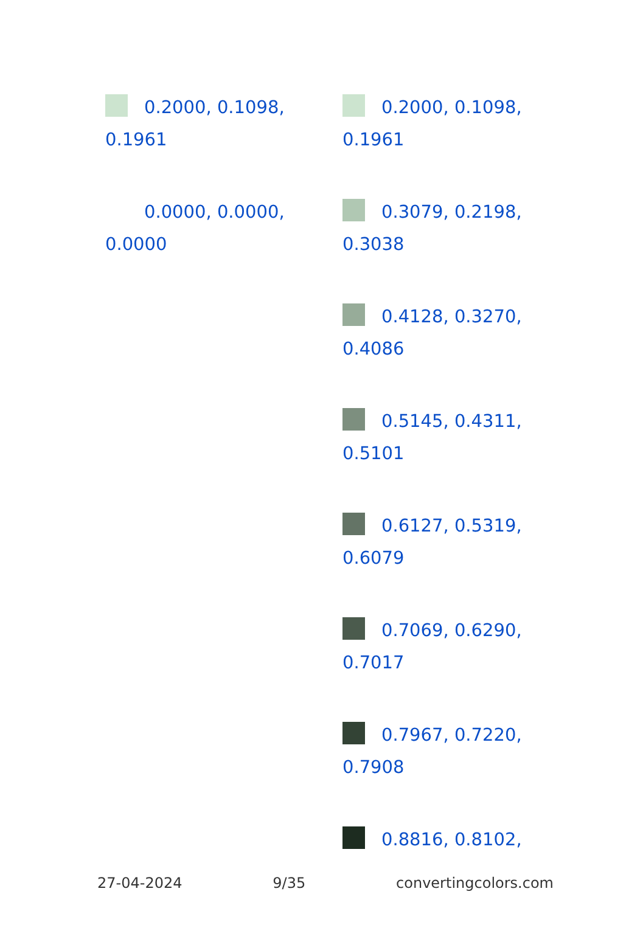0.2000, 0.1098, 0.1961
0.0000, 0.0000, 0.0000
0.2000, 0.1098, 0.1961
0.3079, 0.2198, 0.3038
0.4128, 0.3270, 0.4086
0.5145, 0.4311, 0.5101
0.6127, 0.5319, 0.6079
0.7069, 0.6290, 0.7017
0.7967, 0.7220, 0.7908
0.8816, 0.8102,
27-04-2024 9/35 convertingcolors.com